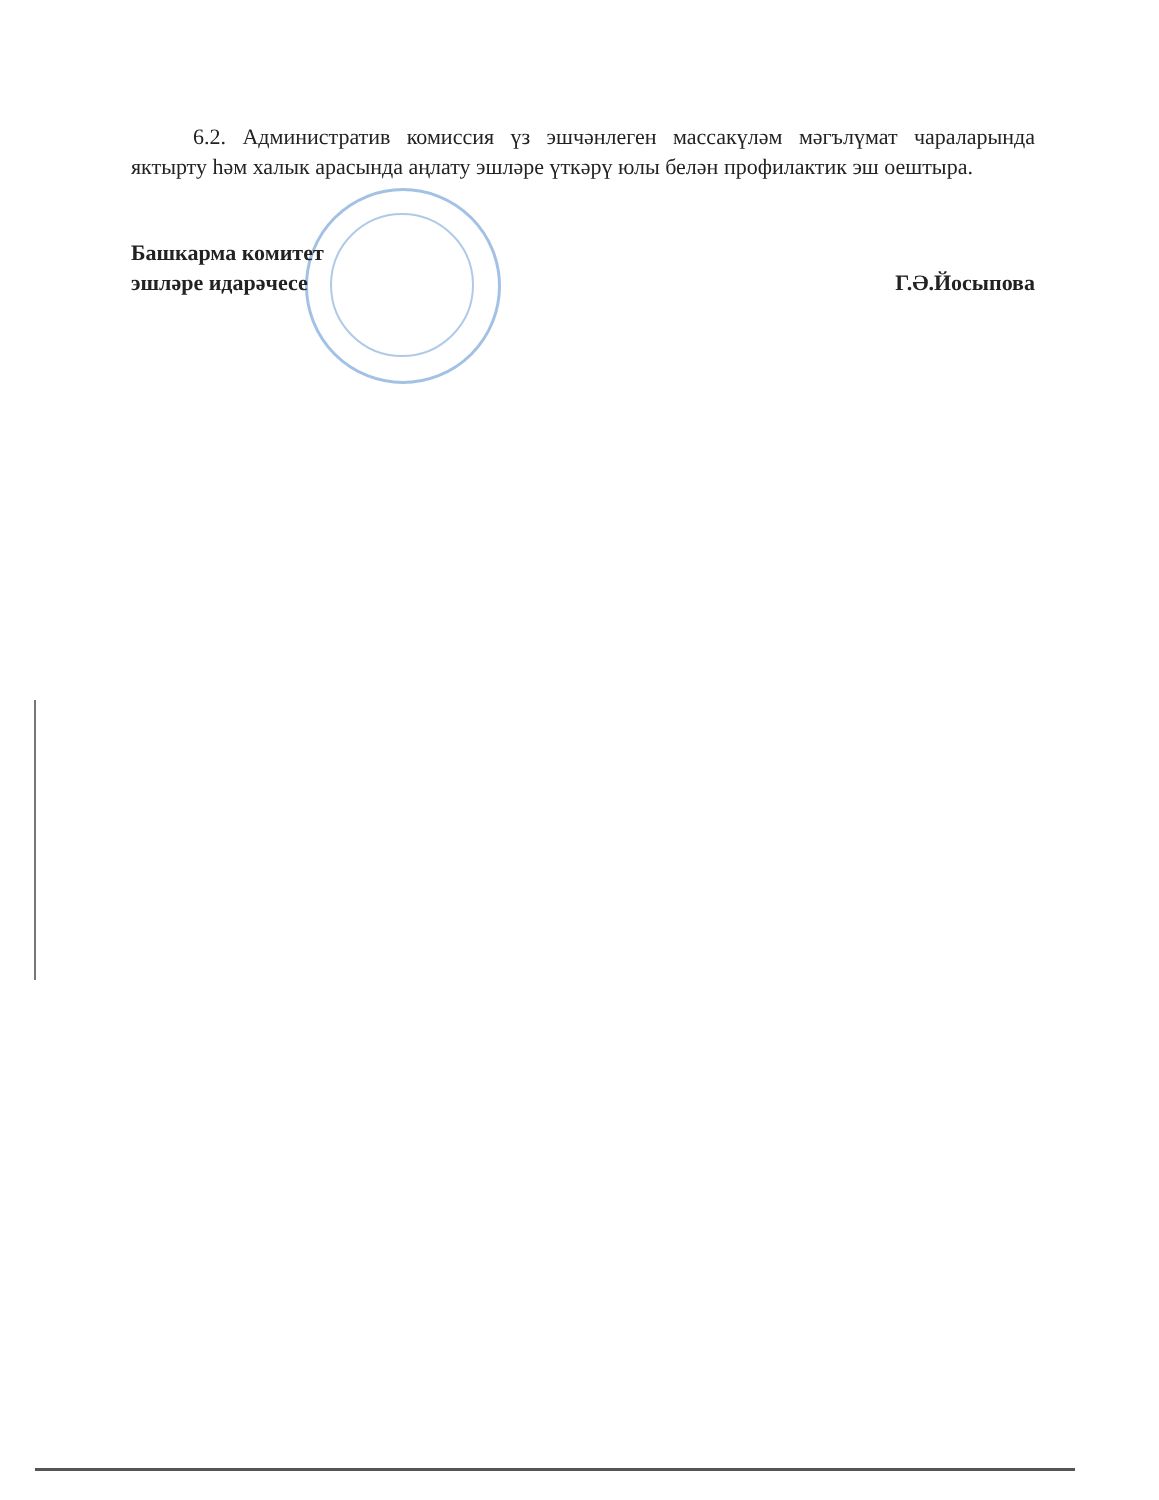6.2. Административ комиссия үз эшчәнлеген массакүләм мәгълүмат чараларында яктырту һәм халык арасында аңлату эшләре үткәрү юлы белән профилактик эш оештыра.
Башкарма комитет
эшләре идарәчесе
Г.Ә.Йосыпова